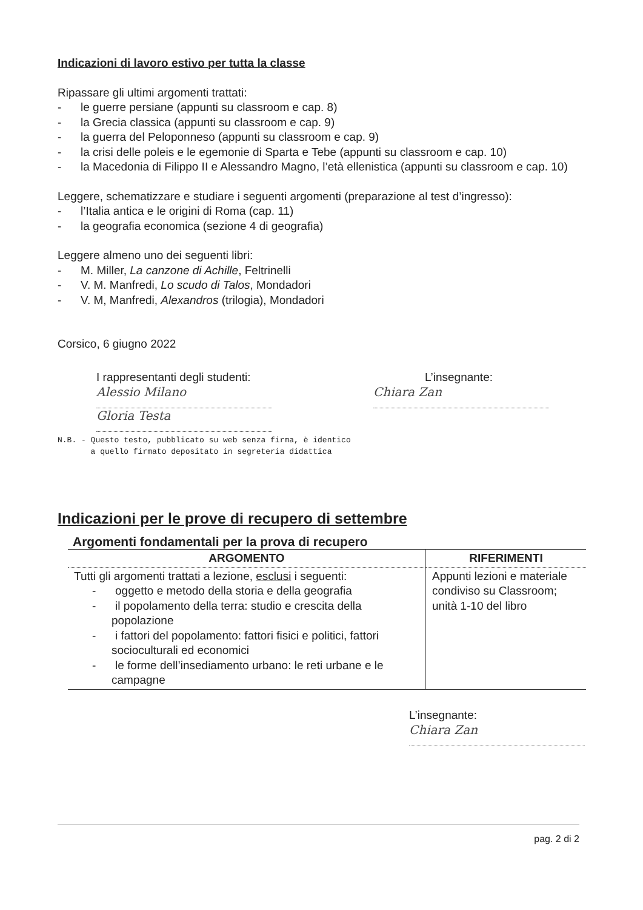Indicazioni di lavoro estivo per tutta la classe
Ripassare gli ultimi argomenti trattati:
- le guerre persiane (appunti su classroom e cap. 8)
- la Grecia classica (appunti su classroom e cap. 9)
- la guerra del Peloponneso (appunti su classroom e cap. 9)
- la crisi delle poleis e le egemonie di Sparta e Tebe (appunti su classroom e cap. 10)
- la Macedonia di Filippo II e Alessandro Magno, l’età ellenistica (appunti su classroom e cap. 10)
Leggere, schematizzare e studiare i seguenti argomenti (preparazione al test d’ingresso):
- l’Italia antica e le origini di Roma (cap. 11)
- la geografia economica (sezione 4 di geografia)
Leggere almeno uno dei seguenti libri:
- M. Miller, La canzone di Achille, Feltrinelli
- V. M. Manfredi, Lo scudo di Talos, Mondadori
- V. M, Manfredi, Alexandros (trilogia), Mondadori
Corsico, 6 giugno 2022
I rappresentanti degli studenti:
Alessio Milano
Gloria Testa
L’insegnante:
Chiara Zan
N.B. - Questo testo, pubblicato su web senza firma, è identico
a quello firmato depositato in segreteria didattica
Indicazioni per le prove di recupero di settembre
Argomenti fondamentali per la prova di recupero
| ARGOMENTO | RIFERIMENTI |
| --- | --- |
| Tutti gli argomenti trattati a lezione, esclusi i seguenti: - oggetto e metodo della storia e della geografia - il popolamento della terra: studio e crescita della popolazione - i fattori del popolamento: fattori fisici e politici, fattori socioculturali ed economici - le forme dell’insediamento urbano: le reti urbane e le campagne | Appunti lezioni e materiale condiviso su Classroom; unità 1-10 del libro |
L’insegnante:
Chiara Zan
pag. 2 di 2